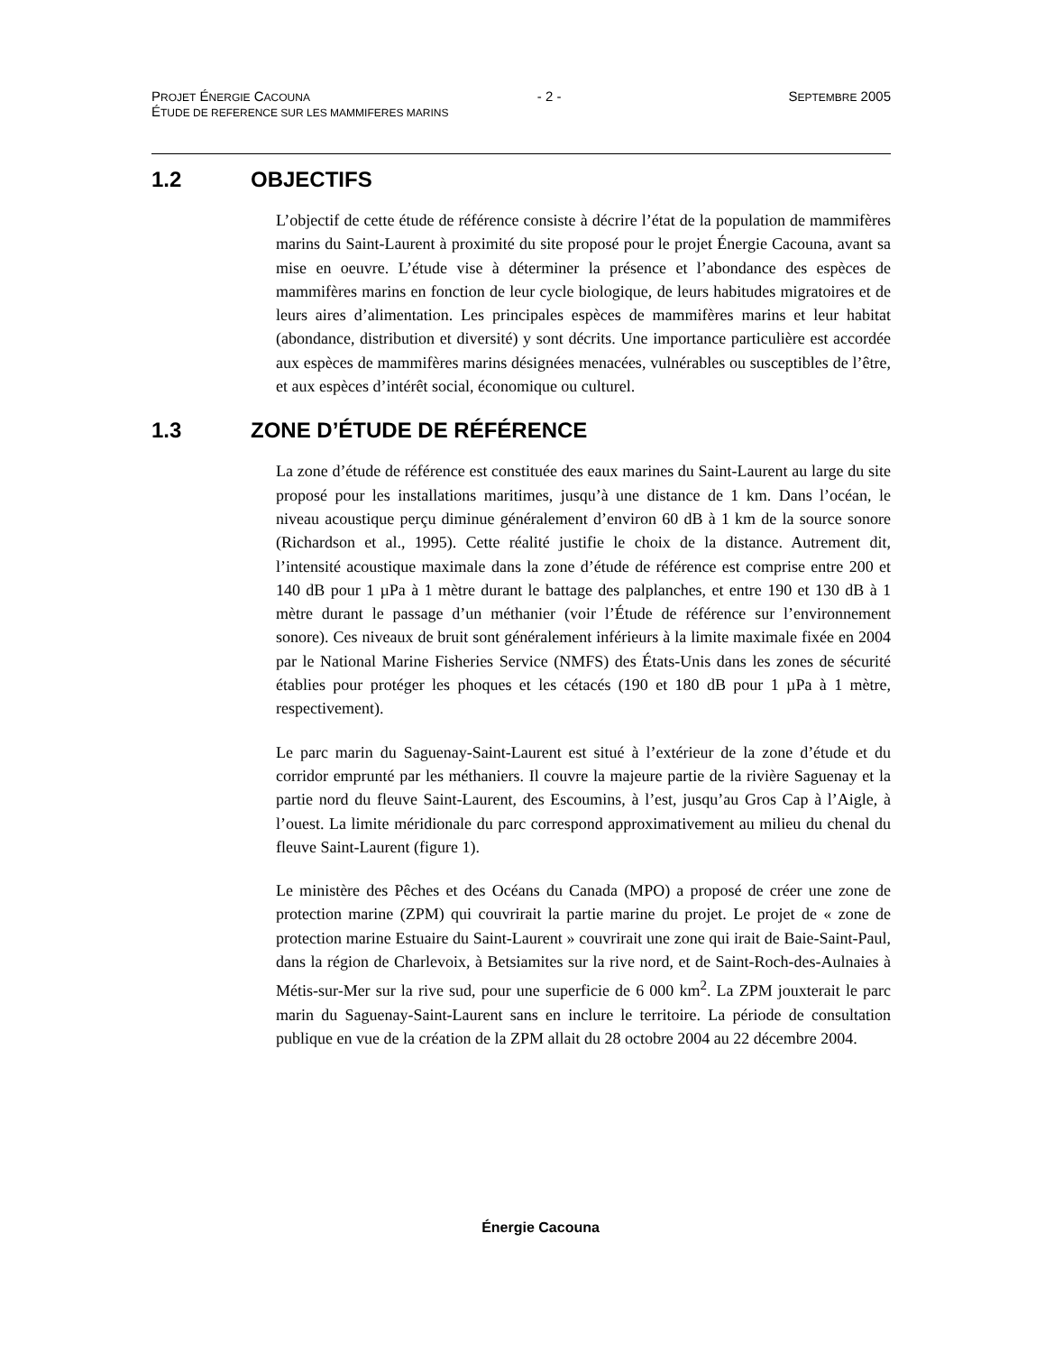PROJET ÉNERGIE CACOUNA - 2 - SEPTEMBRE 2005
ÉTUDE DE REFERENCE SUR LES MAMMIFERES MARINS
1.2 OBJECTIFS
L’objectif de cette étude de référence consiste à décrire l’état de la population de mammifères marins du Saint-Laurent à proximité du site proposé pour le projet Énergie Cacouna, avant sa mise en oeuvre. L’étude vise à déterminer la présence et l’abondance des espèces de mammifères marins en fonction de leur cycle biologique, de leurs habitudes migratoires et de leurs aires d’alimentation. Les principales espèces de mammifères marins et leur habitat (abondance, distribution et diversité) y sont décrits. Une importance particulière est accordée aux espèces de mammifères marins désignées menacées, vulnérables ou susceptibles de l’être, et aux espèces d’intérêt social, économique ou culturel.
1.3 ZONE D’ÉTUDE DE RÉFÉRENCE
La zone d’étude de référence est constituée des eaux marines du Saint-Laurent au large du site proposé pour les installations maritimes, jusqu’à une distance de 1 km. Dans l’océan, le niveau acoustique perçu diminue généralement d’environ 60 dB à 1 km de la source sonore (Richardson et al., 1995). Cette réalité justifie le choix de la distance. Autrement dit, l’intensité acoustique maximale dans la zone d’étude de référence est comprise entre 200 et 140 dB pour 1 µPa à 1 mètre durant le battage des palplanches, et entre 190 et 130 dB à 1 mètre durant le passage d’un méthanier (voir l’Étude de référence sur l’environnement sonore). Ces niveaux de bruit sont généralement inférieurs à la limite maximale fixée en 2004 par le National Marine Fisheries Service (NMFS) des États-Unis dans les zones de sécurité établies pour protéger les phoques et les cétacés (190 et 180 dB pour 1 µPa à 1 mètre, respectivement).
Le parc marin du Saguenay-Saint-Laurent est situé à l’extérieur de la zone d’étude et du corridor emprunté par les méthaniers. Il couvre la majeure partie de la rivière Saguenay et la partie nord du fleuve Saint-Laurent, des Escoumins, à l’est, jusqu’au Gros Cap à l’Aigle, à l’ouest. La limite méridionale du parc correspond approximativement au milieu du chenal du fleuve Saint-Laurent (figure 1).
Le ministère des Pêches et des Océans du Canada (MPO) a proposé de créer une zone de protection marine (ZPM) qui couvrirait la partie marine du projet. Le projet de « zone de protection marine Estuaire du Saint-Laurent » couvrirait une zone qui irait de Baie-Saint-Paul, dans la région de Charlevoix, à Betsiamites sur la rive nord, et de Saint-Roch-des-Aulnaies à Métis-sur-Mer sur la rive sud, pour une superficie de 6 000 km<sup>2</sup>. La ZPM jouxterait le parc marin du Saguenay-Saint-Laurent sans en inclure le territoire. La période de consultation publique en vue de la création de la ZPM allait du 28 octobre 2004 au 22 décembre 2004.
Énergie Cacouna